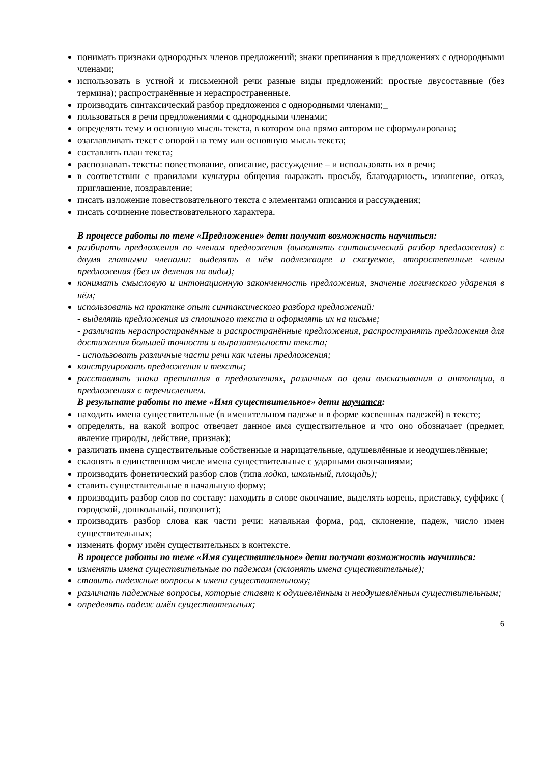понимать признаки однородных членов предложений; знаки препинания в предложениях с однородными членами;
использовать в устной и письменной речи разные виды предложений: простые двусоставные (без термина); распространённые и нераспространенные.
производить синтаксический разбор предложения с однородными членами;_
пользоваться в речи предложениями с однородными членами;
определять тему и основную мысль текста, в котором она прямо автором не сформулирована;
озаглавливать текст с опорой на тему или основную мысль текста;
составлять план текста;
распознавать тексты: повествование, описание, рассуждение – и использовать их в речи;
в соответствии с правилами культуры общения выражать просьбу, благодарность, извинение, отказ, приглашение, поздравление;
писать изложение повествовательного текста с элементами описания и рассуждения;
писать сочинение повествовательного характера.
В процессе работы по теме «Предложение» дети получат возможность научиться:
разбирать предложения по членам предложения (выполнять синтаксический разбор предложения) с двумя главными членами: выделять в нём подлежащее и сказуемое, второстепенные члены предложения (без их деления на виды);
понимать смысловую и интонационную законченность предложения, значение логического ударения в нём;
использовать на практике опыт синтаксического разбора предложений:
- выделять предложения из сплошного текста и оформлять их на письме;
- различать нераспространённые и распространённые предложения, распространять предложения для достижения большей точности и выразительности текста;
- использовать различные части речи как члены предложения;
конструировать предложения и тексты;
расставлять знаки препинания в предложениях, различных по цели высказывания и интонации, в предложениях с перечислением.
В результате работы по теме «Имя существительное» дети научатся:
находить имена существительные (в именительном падеже и в форме косвенных падежей) в тексте;
определять, на какой вопрос отвечает данное имя существительное и что оно обозначает (предмет, явление природы, действие, признак);
различать имена существительные собственные и нарицательные, одушевлённые и неодушевлённые;
склонять в единственном числе имена существительные с ударными окончаниями;
производить фонетический разбор слов (типа лодка, школьный, площадь);
ставить существительные в начальную форму;
производить разбор слов по составу: находить в слове окончание, выделять корень, приставку, суффикс ( городской, дошкольный, позвонит);
производить разбор слова как части речи: начальная форма, род, склонение, падеж, число имен существительных;
изменять форму имён существительных в контексте.
В процессе работы по теме «Имя существительное» дети получат возможность научиться:
изменять имена существительные по падежам (склонять имена существительные);
ставить падежные вопросы к имени существительному;
различать падежные вопросы, которые ставят к одушевлённым и неодушевлённым существительным;
определять падеж имён существительных;
6